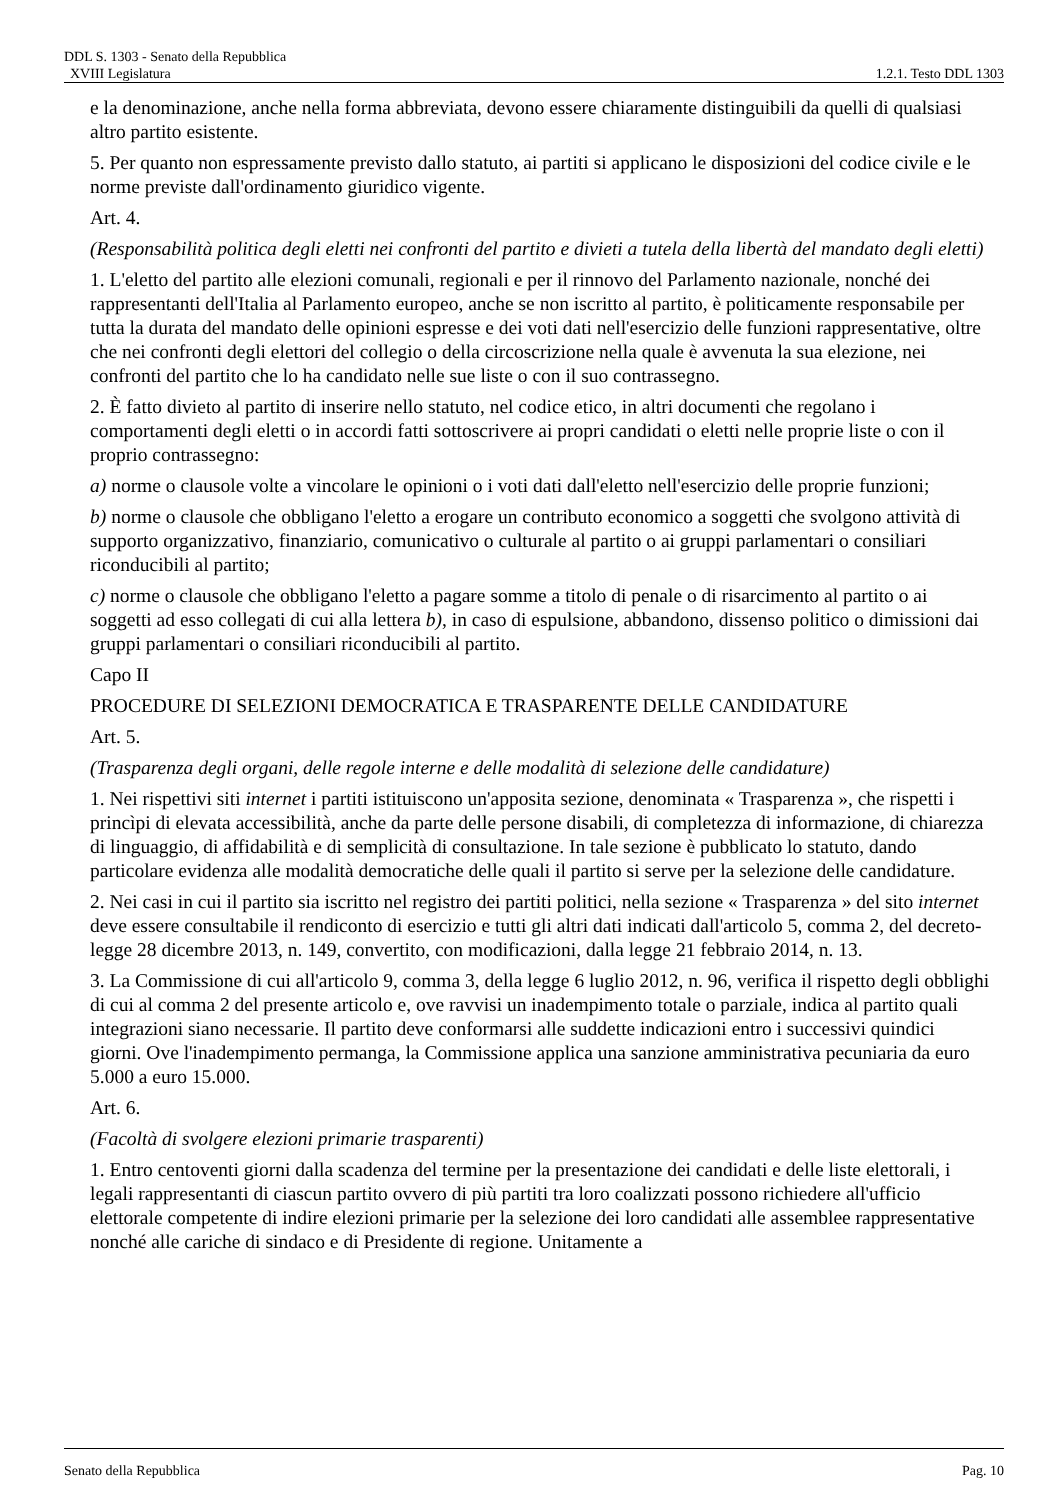DDL S. 1303 - Senato della Repubblica
XVIII Legislatura 1.2.1. Testo DDL 1303
e la denominazione, anche nella forma abbreviata, devono essere chiaramente distinguibili da quelli di qualsiasi altro partito esistente.
5. Per quanto non espressamente previsto dallo statuto, ai partiti si applicano le disposizioni del codice civile e le norme previste dall'ordinamento giuridico vigente.
Art. 4.
(Responsabilità politica degli eletti nei confronti del partito e divieti a tutela della libertà del mandato degli eletti)
1. L'eletto del partito alle elezioni comunali, regionali e per il rinnovo del Parlamento nazionale, nonché dei rappresentanti dell'Italia al Parlamento europeo, anche se non iscritto al partito, è politicamente responsabile per tutta la durata del mandato delle opinioni espresse e dei voti dati nell'esercizio delle funzioni rappresentative, oltre che nei confronti degli elettori del collegio o della circoscrizione nella quale è avvenuta la sua elezione, nei confronti del partito che lo ha candidato nelle sue liste o con il suo contrassegno.
2. È fatto divieto al partito di inserire nello statuto, nel codice etico, in altri documenti che regolano i comportamenti degli eletti o in accordi fatti sottoscrivere ai propri candidati o eletti nelle proprie liste o con il proprio contrassegno:
a) norme o clausole volte a vincolare le opinioni o i voti dati dall'eletto nell'esercizio delle proprie funzioni;
b) norme o clausole che obbligano l'eletto a erogare un contributo economico a soggetti che svolgono attività di supporto organizzativo, finanziario, comunicativo o culturale al partito o ai gruppi parlamentari o consiliari riconducibili al partito;
c) norme o clausole che obbligano l'eletto a pagare somme a titolo di penale o di risarcimento al partito o ai soggetti ad esso collegati di cui alla lettera b), in caso di espulsione, abbandono, dissenso politico o dimissioni dai gruppi parlamentari o consiliari riconducibili al partito.
Capo II
PROCEDURE DI SELEZIONI DEMOCRATICA E TRASPARENTE DELLE CANDIDATURE
Art. 5.
(Trasparenza degli organi, delle regole interne e delle modalità di selezione delle candidature)
1. Nei rispettivi siti internet i partiti istituiscono un'apposita sezione, denominata « Trasparenza », che rispetti i princìpi di elevata accessibilità, anche da parte delle persone disabili, di completezza di informazione, di chiarezza di linguaggio, di affidabilità e di semplicità di consultazione. In tale sezione è pubblicato lo statuto, dando particolare evidenza alle modalità democratiche delle quali il partito si serve per la selezione delle candidature.
2. Nei casi in cui il partito sia iscritto nel registro dei partiti politici, nella sezione « Trasparenza » del sito internet deve essere consultabile il rendiconto di esercizio e tutti gli altri dati indicati dall'articolo 5, comma 2, del decreto-legge 28 dicembre 2013, n. 149, convertito, con modificazioni, dalla legge 21 febbraio 2014, n. 13.
3. La Commissione di cui all'articolo 9, comma 3, della legge 6 luglio 2012, n. 96, verifica il rispetto degli obblighi di cui al comma 2 del presente articolo e, ove ravvisi un inadempimento totale o parziale, indica al partito quali integrazioni siano necessarie. Il partito deve conformarsi alle suddette indicazioni entro i successivi quindici giorni. Ove l'inadempimento permanga, la Commissione applica una sanzione amministrativa pecuniaria da euro 5.000 a euro 15.000.
Art. 6.
(Facoltà di svolgere elezioni primarie trasparenti)
1. Entro centoventi giorni dalla scadenza del termine per la presentazione dei candidati e delle liste elettorali, i legali rappresentanti di ciascun partito ovvero di più partiti tra loro coalizzati possono richiedere all'ufficio elettorale competente di indire elezioni primarie per la selezione dei loro candidati alle assemblee rappresentative nonché alle cariche di sindaco e di Presidente di regione. Unitamente a
Senato della Repubblica Pag. 10